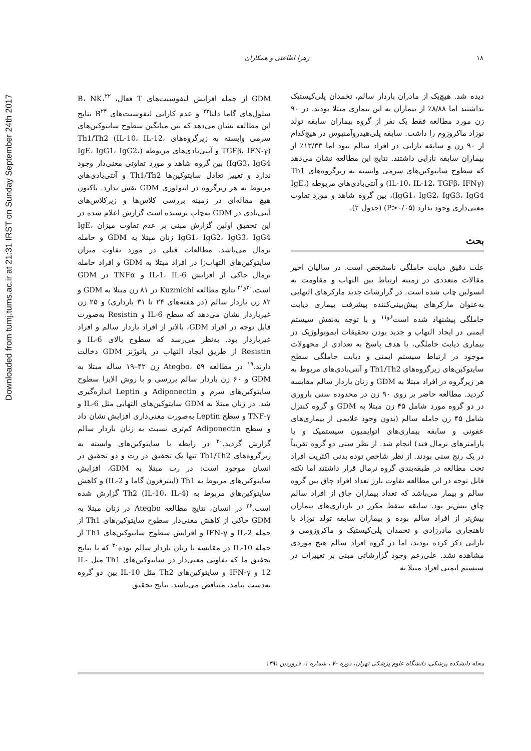Downloaded from tumj.tums.ac.ir at 21:31 IRST on Sunday September 24th 2017
۱۸ زهرا اطاعتی و همکاران
دیده شد. هیچ‌یک از مادران باردار سالم، تخمدان پلی‌کیستیک نداشتند اما ۸/۸۸٪ از بیماران به این بیماری مبتلا بودند. در ۹۰ زن مورد مطالعه فقط یک نفر از گروه بیماران سابقه تولد نوزاد ماکروزوم را داشت. سابقه پلی‌هیدروآمنیوس در هیچ‌کدام از ۹۰ زن و سابقه نازایی در افراد سالم نبود اما ۱۳/۳۳٪ از بیماران سابقه نازایی داشتند. نتایج این مطالعه نشان می‌دهد که سطوح سایتوکین‌های سرمی وابسته به زیرگروه‌های Th1 (IL-10، IL-12، TGFβ، IFNγ) و آنتی‌بادی‌های مربوطه (IgE، IgG1، IgG2، IgG3، IgG4)، بین گروه شاهد و مورد تفاوت معنی‌داری وجود ندارد (P>۰/۰۵) (جدول ۲).
بحث
علت دقیق دیابت حاملگی نامشخص است. در سالیان اخیر مقالات متعددی در زمینه ارتباط بین التهاب و مقاومت به انسولین چاپ شده است. در گزارشات جدید مارکرهای التهابی به‌عنوان مارکرهای پیش‌بینی‌کننده پیشرفت بیماری دیابت حاملگی پیشنهاد شده است<sup>۶و۱۱</sup> و با توجه به‌نقش سیستم ایمنی در ایجاد التهاب و جدید بودن تحقیقات ایمونولوژیک در بیماری دیابت حاملگی، با هدف پاسخ به تعدادی از مجهولات موجود در ارتباط سیستم ایمنی و دیابت حاملگی سطح سایتوکین‌های زیرگروه‌های Th1/Th2 و آنتی‌بادی‌های مربوط به هر زیرگروه در افراد مبتلا به GDM و زنان باردار سالم مقایسه کردید. مطالعه حاضر بر روی ۹۰ زن در محدوده سنی باروری در دو گروه مورد شامل ۴۵ زن مبتلا به GDM و گروه کنترل شامل ۴۵ زن حامله سالم (بدون وجود علایمی از بیماری‌های عفونی و سابقه بیماری‌های اتوایمیون سیستمیک و با پارامترهای نرمال قند) انجام شد. از نظر سنی دو گروه تقریباً در یک رنج سنی بودند. از نظر شاخص توده بدنی اکثریت افراد تحت مطالعه در طبقه‌بندی گروه نرمال قرار داشتند اما نکته قابل توجه در این مطالعه تفاوت بارز تعداد افراد چاق بین گروه سالم و بیمار می‌باشد که تعداد بیماران چاق از افراد سالم چاق بیش‌تر بود. سابقه سقط مکرر در بارداری‌های بیماران بیش‌تر از افراد سالم بوده و بیماران سابقه تولد نوزاد با ناهنجاری مادرزادی و تخمدان پلی‌کیستیک و ماکروزومی و نازایی ذکر کرده بودند، اما در گروه افراد سالم هیچ موردی مشاهده نشد. علی‌رغم وجود گزارشاتی مبنی بر تغییرات در سیستم ایمنی افراد مبتلا به
GDM از جمله افزایش لنفوسیت‌های T فعال، B، NK،<sup>۲۲</sup> سلول‌های گاما دلتا<sup>۲۳</sup> و عدم کارایی لنفوسیت‌های B<sup>۲۴</sup> نتایج این مطالعه نشان می‌دهد که بین میانگین سطوح سایتوکین‌های سرمی وابسته به زیرگروه‌های Th1/Th2 (IL-10، IL-12، TGFβ، IFN-γ) و آنتی‌بادی‌های مربوطه (IgE، IgG1، IgG2، IgG3، IgG4) بین گروه شاهد و مورد تفاوتی معنی‌دار وجود ندارد و تغییر تعادل سایتوکین‌ها Th1/Th2 و آنتی‌بادی‌های مربوط به هر زیرگروه در اتیولوژی GDM نقش ندارد. تاکنون هیچ مقاله‌ای در زمینه بررسی کلاس‌ها و زیرکلاس‌های آنتی‌بادی در GDM به‌چاپ نرسیده است گزارش اعلام شده در این تحقیق اولین گزارش مبنی بر عدم تفاوت میزان IgE، IgG1، IgG2، IgG3، IgG4 زنان مبتلا به GDM و حامله نرمال می‌باشد. مطالعات قبلی در مورد تفاوت میزان سایتوکین‌های التهاب‌زا در افراد مبتلا به GDM و افراد حامله نرمال حاکی از افزایش IL-1، IL-6 و TNFα در GDM است.<sup>۲۰و۲۱</sup> نتایج مطالعه Kuzmichi در ۸۱ زن مبتلا به GDM و ۸۲ زن باردار سالم (در هفته‌های ۲۴ تا ۳۱ بارداری) و ۲۵ زن غیرباردار نشان می‌دهد که سطح IL-6 و Resistin به‌صورت قابل توجه در افراد GDM، بالاتر از افراد باردار سالم و افراد غیرباردار بود. به‌نظر می‌رسد که سطوح بالای IL-6 و Resistin از طریق ایجاد التهاب در پاتوژنز GDM دخالت دارند.<sup>۱۹</sup> در مطالعه Ategbo، ۵۹ زن ۴۲–۱۹ ساله مبتلا به GDM و ۶۰ زن باردار سالم بررسی و با روش الایزا سطوح سایتوکین‌های سرم و Adiponectin و Leptin اندازه‌گیری شد. در زنان مبتلا به GDM سایتوکین‌های التهابی مثل IL-6 و TNF-γ و سطح Leptin به‌صورت معنی‌داری افزایش نشان داد و سطح Adiponectin کم‌تری نسبت به زنان باردار سالم گزارش گردید.<sup>۲۰</sup> در رابطه با سایتوکین‌های وابسته به زیرگروه‌های Th1/Th2 تنها یک تحقیق در رت و دو تحقیق در انسان موجود است: در رت مبتلا به GDM، افزایش سایتوکین‌های مربوط به Th1 (اینترفرون گاما و IL-2) و کاهش سایتوکین‌های مربوط به Th2 (IL-10، IL-4) گزارش شده است.<sup>۲۶</sup> در انسان، نتایج مطالعه Ategbo در زنان مبتلا به GDM حاکی از کاهش معنی‌دار سطوح سایتوکین‌های Th1 از جمله IL-2 و IFN-γ و افزایش سطوح سایتوکین‌های Th1 از جمله IL-10 در مقایسه با زنان باردار سالم بوده<sup>۲۰</sup> که با نتایج تحقیق ما که تفاوتی معنی‌دار در سایتوکین‌های Th1 مثل IL-12 و IFN-γ و سایتوکین‌های Th2 مثل IL-10 بین دو گروه به‌دست نیامد، متناقض می‌باشد. نتایج تحقیق
مجله دانشکده پزشکی، دانشگاه علوم پزشکی تهران، دوره ۷۰ ، شماره ۱، فروردین ۱۳۹۱